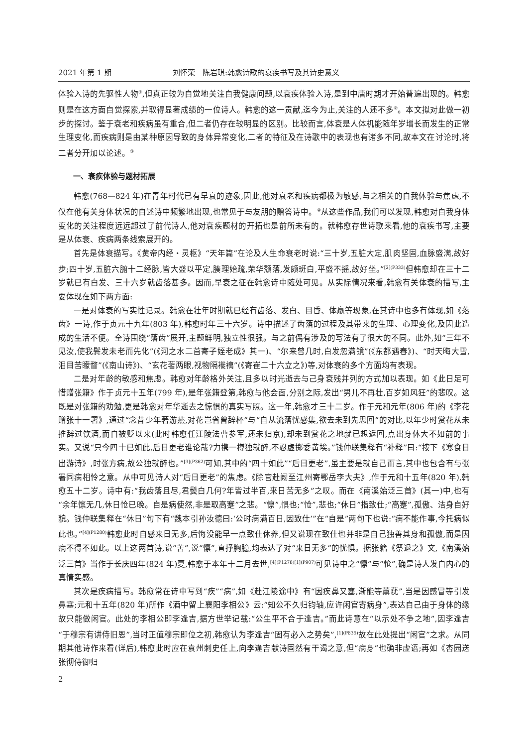2021 年第 1 期 刘怀荣　陈岩琪:韩愈诗歌的衰疾书写及其诗史意义
体验入诗的先驱性人物<sup>①</sup>,但真正较为自觉地关注自我健康问题,以衰疾体验入诗,是到中唐时期才开始普遍出现的。韩愈则是在这方面自觉探索,并取得显著成绩的一位诗人。韩愈的这一贡献,迄今为止,关注的人还不多<sup>②</sup>。本文拟对此做一初步的探讨。鉴于衰老和疾病虽有重合,但二者仍存在较明显的区别。比较而言,体衰是人体机能随年岁增长而发生的正常生理变化,而疾病则是由某种原因导致的身体异常变化,二者的特征及在诗歌中的表现也有诸多不同,故本文在讨论时,将二者分开加以论述。<sup>③</sup>
一、衰疾体验与题材拓展
韩愈(768—824 年)在青年时代已有早衰的迹象,因此,他对衰老和疾病都极为敏感,与之相关的自我体验与焦虑,不仅在他有关身体状况的自述诗中频繁地出现,也常见于与友朋的赠答诗中。<sup>④</sup>从这些作品,我们可以发现,韩愈对自我身体变化的关注程度远远超过了前代诗人,他对衰疾题材的开拓也是前所未有的。就韩愈存世诗歌来看,他的衰疾书写,主要是从体衰、疾病两条线索展开的。
首先是体衰描写。《黄帝内经・灵枢》“天年篇”在论及人生命衰老时说:“三十岁,五脏大定,肌肉坚固,血脉盛满,故好步;四十岁,五脏六腑十二经脉,皆大盛以平定,腠理始疏,荣华颓落,发颇斑白,平盛不摇,故好坐。”<sup>[2](P333)</sup>但韩愈却在三十二岁就已有白发、三十六岁就齿落甚多。因而,早衰之征在韩愈诗中随处可见。从实际情况来看,韩愈有关体衰的描写,主要体现在如下两方面:
一是对体衰的写实性记录。韩愈在壮年时期就已经有齿落、发白、目昏、体羸等现象,在其诗中也多有体现,如《落齿》一诗,作于贞元十九年(803 年),韩愈时年三十六岁。诗中描述了齿落的过程及其带来的生理、心理变化,及因此造成的生活不便。全诗围绕“落齿”展开,主题鲜明,独立性很强。与之前偶有涉及的写法有了很大的不同。此外,如“三年不见汝,使我鬓发未老而先化”(《河之水二首寄子姪老成》其一)、“尔来曾几时,白发忽满镜”(《东都遇春》)、“时天晦大雪,泪目苦矇瞀”(《南山诗》)、“玄花著两眼,视物隔褷褵”(《寄崔二十六立之》)等,对体衰的多个方面均有表现。
二是对年龄的敏感和焦虑。韩愈对年龄格外关注,且多以时光逝去与己身衰残并列的方式加以表现。如《此日足可惜赠张籍》作于贞元十五年(799 年),是年张籍登第,韩愈与他会面,分别之际,发出“男儿不再壮,百岁如风狂”的悲叹。这既是对张籍的劝勉,更是韩愈对年华逝去之惊惧的真实写照。这一年,韩愈才三十二岁。作于元和元年(806 年)的《李花赠张十一署》,通过“念昔少年著游燕,对花岂省曾辞杯”与“自从流落忧感集,欲去未到先思回”的对比,以年少时赏花从未推辞过饮酒,而自被贬以来(此时韩愈任江陵法曹参军,还未归京),却未到赏花之地就已想返回,点出身体大不如前的事实。又说“只今四十已如此,后日更老谁论哉?力携一樽独就醉,不忍虚掷委黄埃。”钱仲联集释有“补释”曰:“按下《寒食日出游诗》,时张方病,故公独就醉也。”<sup>[3](P362)</sup>可知,其中的“四十如此”“后日更老”,虽主要是就自己而言,其中也包含有与张署同病相怜之意。从中可见诗人对“后日更老”的焦虑。《除官赴阙至江州寄鄂岳李大夫》,作于元和十五年(820 年),韩愈五十二岁。诗中有:“我齿落且尽,君鬓白几何?年皆过半百,来日苦无多”之叹。而在《南溪始泛三首》(其一)中,也有“余年懔无几,休日怆已晚。自是病使然,非是取高蹇”之悲。“懔”,惧也;“怆”,悲也;“休日”指致仕;“高蹇”,孤傲、洁身自好貌。钱仲联集释在“休日”句下有“魏本引孙汝德曰:‘公时病满百日,因致仕’”在“自是”两句下也说:“病不能作事,今托病似此也。”<sup>[4](P1280)</sup>韩愈此时自感来日无多,后悔没能早一点致仕休养,但又说现在致仕也并非是自己独善其身和孤傲,而是因病不得不如此。以上这两首诗,说“苦”,说“懔”,直抒胸臆,均表达了对“来日无多”的忧惧。据张籍《祭退之》文,《南溪始泛三首》当作于长庆四年(824 年)夏,韩愈于本年十二月去世,<sup>[4](P1278)[1](P907)</sup>可见诗中之“懔”与“怆”,确是诗人发自内心的真情实感。
其次是疾病描写。韩愈常在诗中写到“疾”“病”,如《赴江陵途中》有“因疾鼻又塞,渐能等薰莸”,当是因感冒等引发鼻塞;元和十五年(820 年)所作《酒中留上襄阳李相公》云:“知公不久归钧轴,应许闲官寄病身”,表达自己由于身体的缘故只能做闲官。此处的李相公即李逢吉,据方世举记载:“公生平不合于逢吉。”而此诗意在“以示处不争之地”,因李逢吉“于穆宗有讲侍旧恩”,当时正值穆宗即位之初,韩愈认为李逢吉“固有必入之势矣”,<sup>[1](P835)</sup>故在此处提出“闲官”之求。从同期其他诗作来看(详后),韩愈此时应在袁州刺史任上,向李逢吉献诗固然有干谒之意,但“病身”也确非虚语;再如《杏园送张彻侍御归
2